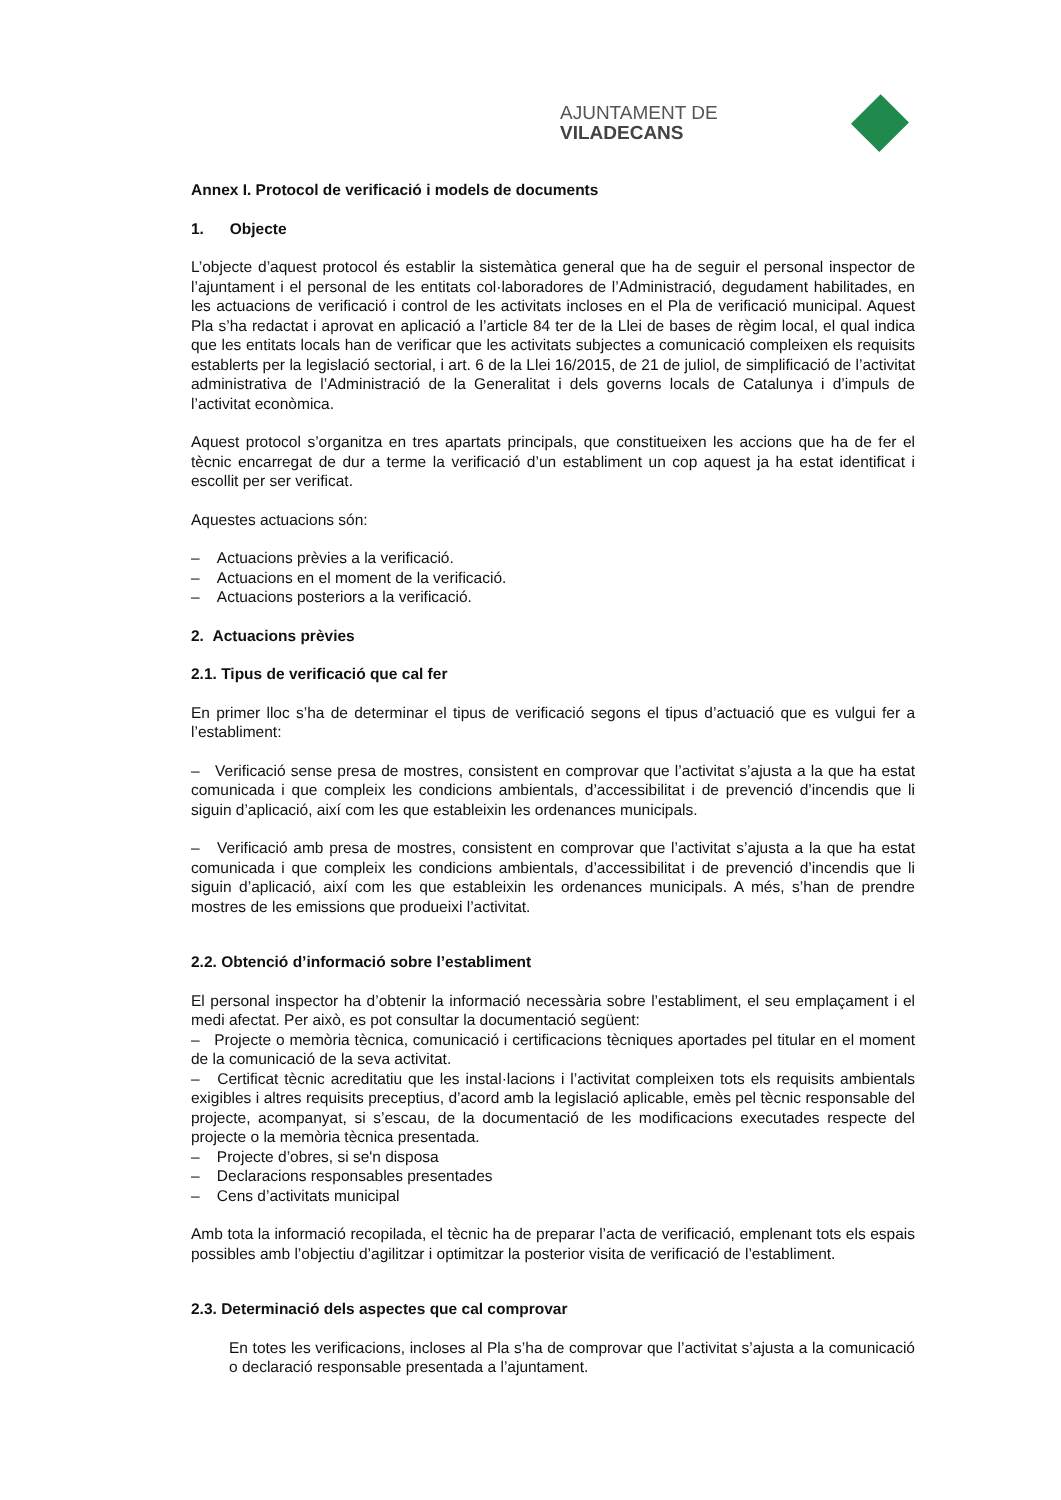AJUNTAMENT DE VILADECANS
Annex I. Protocol de verificació i models de documents
1. Objecte
L’objecte d’aquest protocol és establir la sistemàtica general que ha de seguir el personal inspector de l’ajuntament i el personal de les entitats col·laboradores de l’Administració, degudament habilitades, en les actuacions de verificació i control de les activitats incloses en el Pla de verificació municipal. Aquest Pla s’ha redactat i aprovat en aplicació a l’article 84 ter de la Llei de bases de règim local, el qual indica que les entitats locals han de verificar que les activitats subjectes a comunicació compleixen els requisits establerts per la legislació sectorial, i art. 6 de la Llei 16/2015, de 21 de juliol, de simplificació de l’activitat administrativa de l’Administració de la Generalitat i dels governs locals de Catalunya i d’impuls de l’activitat econòmica.
Aquest protocol s’organitza en tres apartats principals, que constitueixen les accions que ha de fer el tècnic encarregat de dur a terme la verificació d’un establiment un cop aquest ja ha estat identificat i escollit per ser verificat.
Aquestes actuacions són:
– Actuacions prèvies a la verificació.
– Actuacions en el moment de la verificació.
– Actuacions posteriors a la verificació.
2. Actuacions prèvies
2.1. Tipus de verificació que cal fer
En primer lloc s’ha de determinar el tipus de verificació segons el tipus d’actuació que es vulgui fer a l’establiment:
– Verificació sense presa de mostres, consistent en comprovar que l’activitat s’ajusta a la que ha estat comunicada i que compleix les condicions ambientals, d’accessibilitat i de prevenció d’incendis que li siguin d’aplicació, així com les que estableixin les ordenances municipals.
– Verificació amb presa de mostres, consistent en comprovar que l’activitat s’ajusta a la que ha estat comunicada i que compleix les condicions ambientals, d’accessibilitat i de prevenció d’incendis que li siguin d’aplicació, així com les que estableixin les ordenances municipals. A més, s’han de prendre mostres de les emissions que produeixi l’activitat.
2.2. Obtenció d’informació sobre l’establiment
El personal inspector ha d’obtenir la informació necessària sobre l’establiment, el seu emplaçament i el medi afectat. Per això, es pot consultar la documentació següent:
– Projecte o memòria tècnica, comunicació i certificacions tècniques aportades pel titular en el moment de la comunicació de la seva activitat.
– Certificat tècnic acreditatiu que les instal·lacions i l’activitat compleixen tots els requisits ambientals exigibles i altres requisits preceptius, d’acord amb la legislació aplicable, emès pel tècnic responsable del projecte, acompanyat, si s’escau, de la documentació de les modificacions executades respecte del projecte o la memòria tècnica presentada.
– Projecte d’obres, si se'n disposa
– Declaracions responsables presentades
– Cens d’activitats municipal
Amb tota la informació recopilada, el tècnic ha de preparar l’acta de verificació, emplenant tots els espais possibles amb l’objectiu d’agilitzar i optimitzar la posterior visita de verificació de l’establiment.
2.3. Determinació dels aspectes que cal comprovar
En totes les verificacions, incloses al Pla s’ha de comprovar que l’activitat s’ajusta a la comunicació o declaració responsable presentada a l’ajuntament.